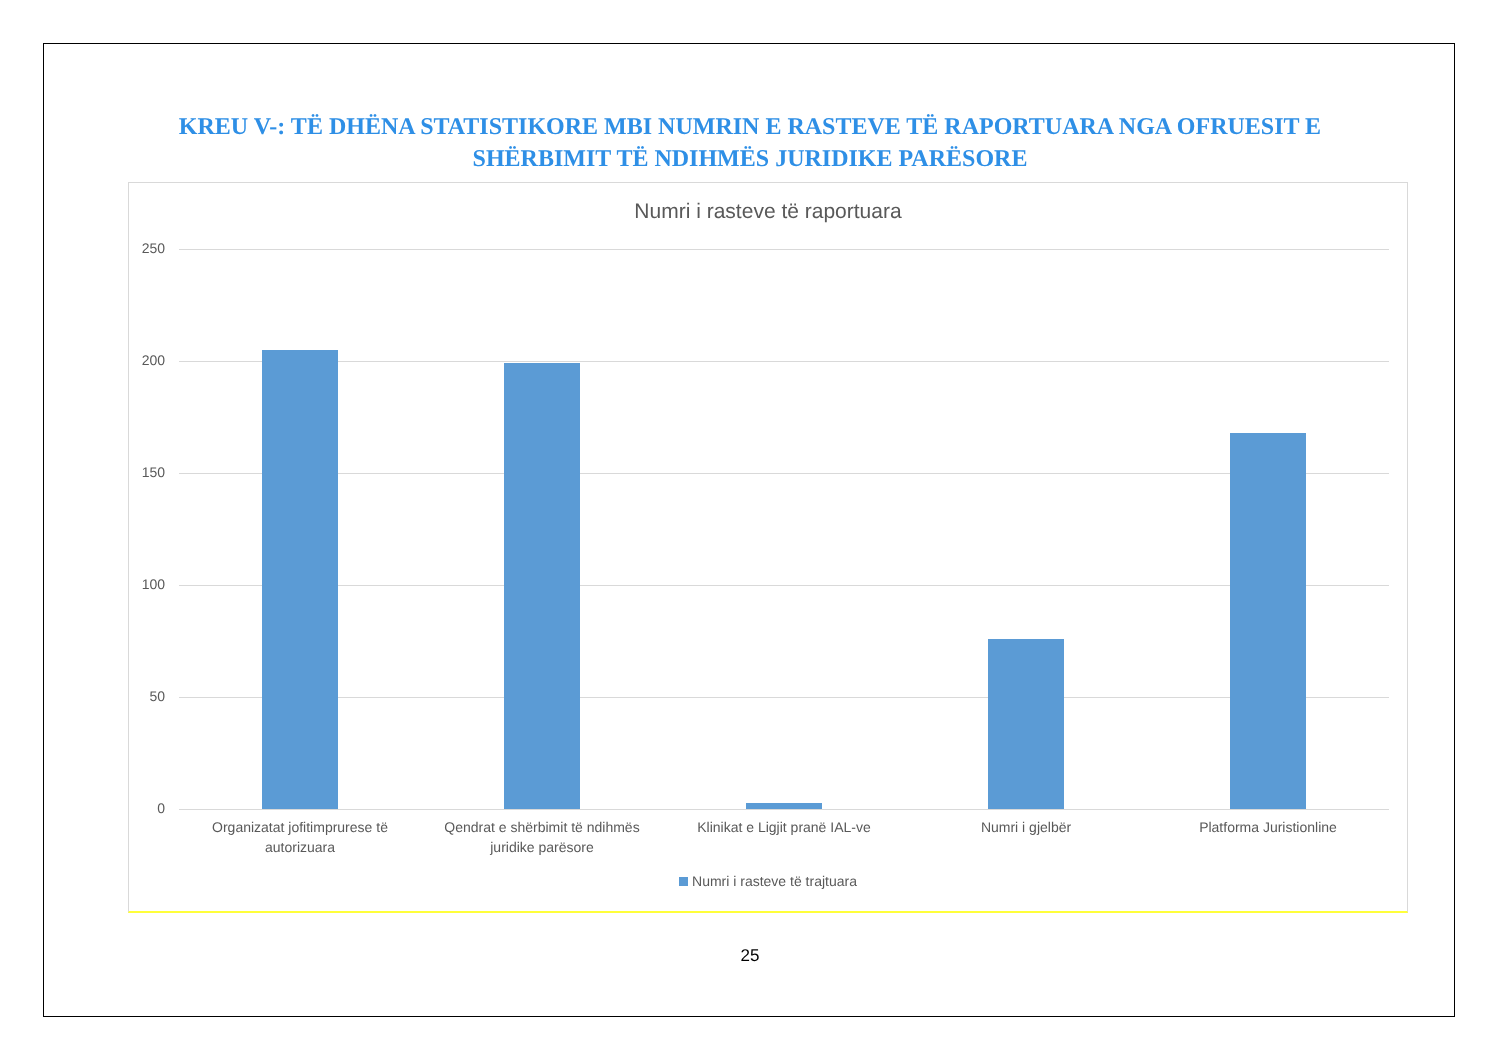KREU V-: TË DHËNA STATISTIKORE MBI NUMRIN E RASTEVE TË RAPORTUARA NGA OFRUESIT E SHËRBIMIT TË NDIHMËS JURIDIKE PARËSORE
Numri i rasteve të raportuara
250
200
150
100
50
0
Organizatat jofitimprurese të autorizuara
Qendrat e shërbimit të ndihmës juridike parësore
Klinikat e Ligjit pranë IAL-ve
Numri i gjelbër Platforma Juristionline
Numri i rasteve të trajtuara
25